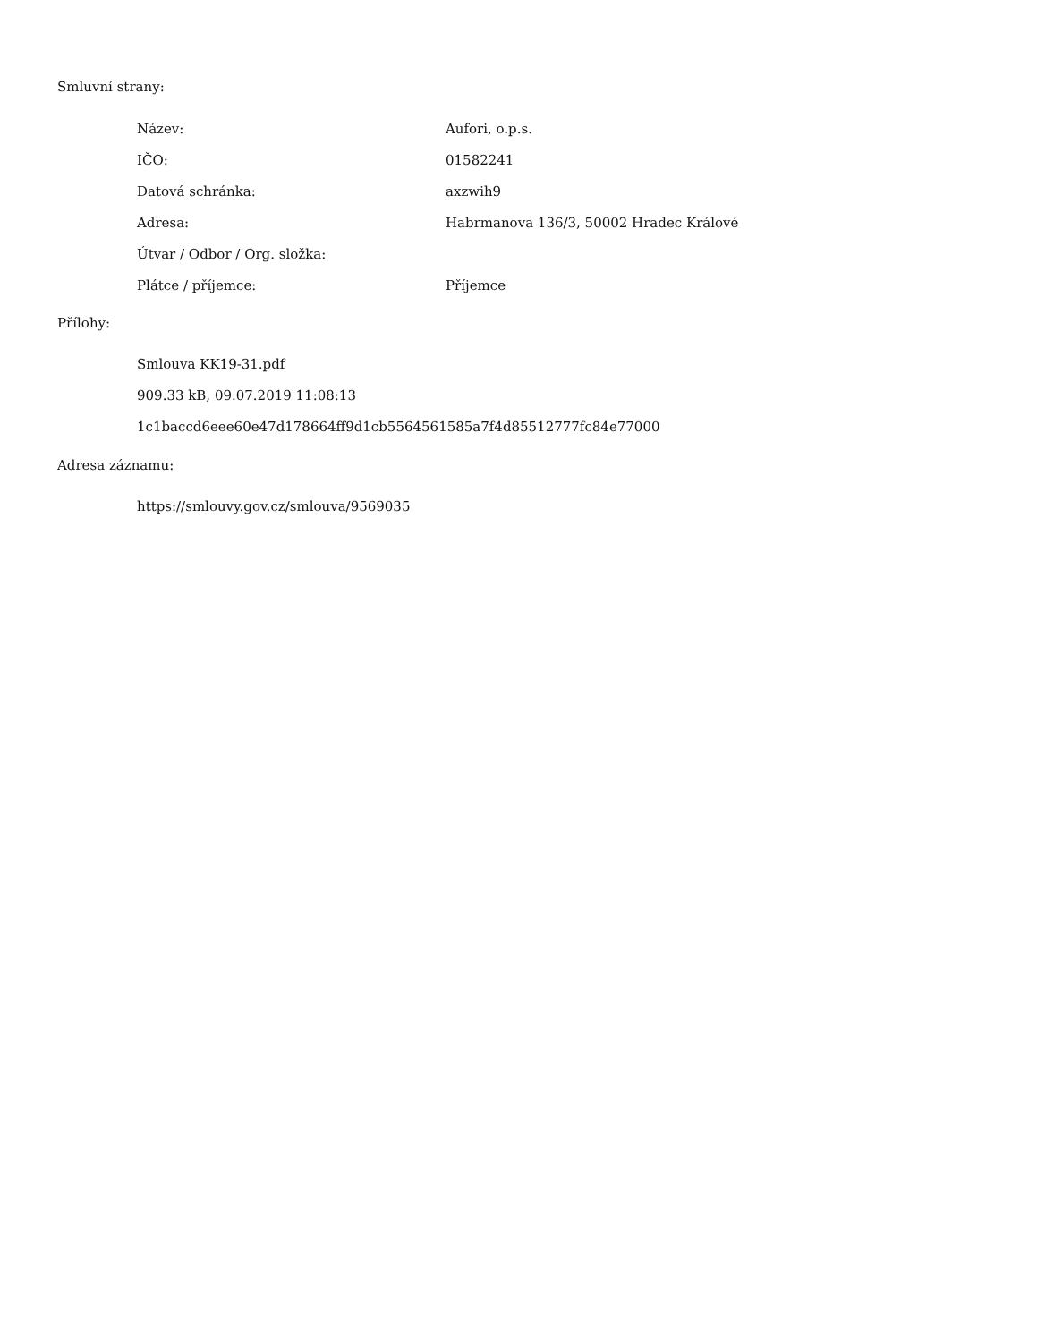Smluvní strany:
| Název: | Aufori, o.p.s. |
| IČO: | 01582241 |
| Datová schránka: | axzwih9 |
| Adresa: | Habrmanova 136/3, 50002 Hradec Králové |
| Útvar / Odbor / Org. složka: | |
| Plátce / příjemce: | Příjemce |
Přílohy:
Smlouva KK19-31.pdf
909.33 kB, 09.07.2019 11:08:13
1c1baccd6eee60e47d178664ff9d1cb5564561585a7f4d85512777fc84e77000
Adresa záznamu:
https://smlouvy.gov.cz/smlouva/9569035